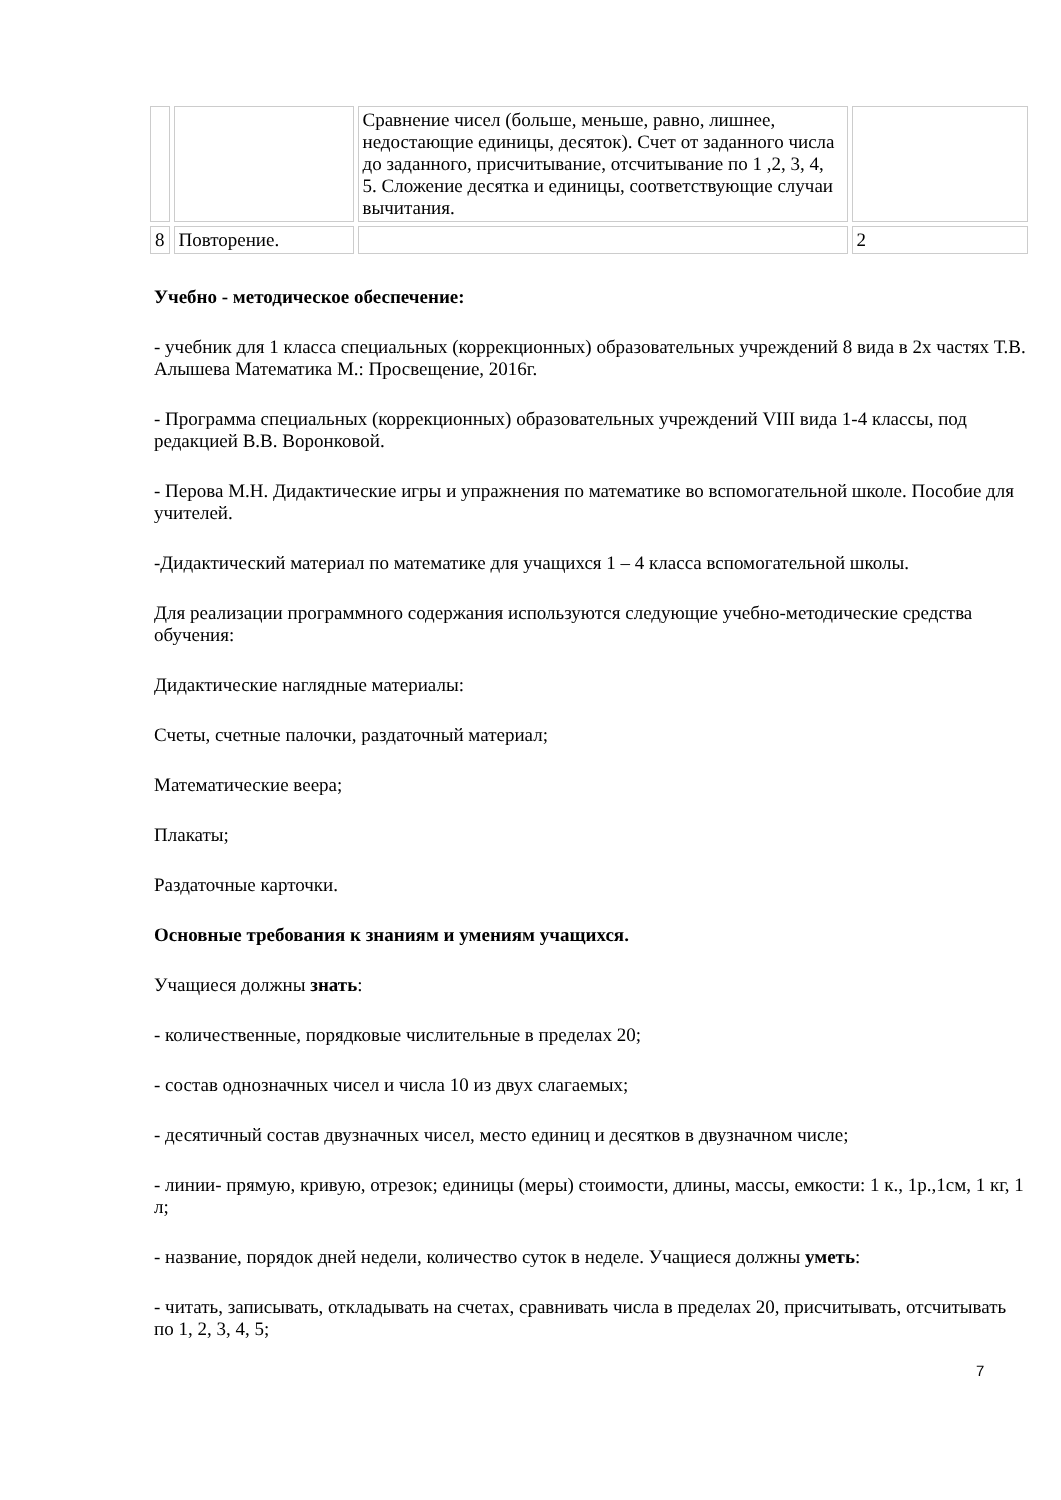| | | Сравнение чисел (больше, меньше, равно, лишнее, недостающие единицы, десяток). Счет от заданного числа до заданного, присчитывание, отсчитывание по 1 ,2, 3, 4, 5. Сложение десятка и единицы, соответствующие случаи вычитания. | |
| 8 | Повторение. | | 2 |
Учебно - методическое обеспечение:
- учебник для 1 класса специальных (коррекционных) образовательных учреждений 8 вида в 2х частях Т.В. Алышева Математика М.: Просвещение, 2016г.
- Программа специальных (коррекционных) образовательных учреждений VIII вида 1-4 классы, под редакцией В.В. Воронковой.
- Перова М.Н. Дидактические игры и упражнения по математике во вспомогательной школе. Пособие для учителей.
-Дидактический материал по математике для учащихся 1 – 4 класса вспомогательной школы.
Для реализации программного содержания используются следующие учебно-методические средства обучения:
Дидактические наглядные материалы:
Счеты, счетные палочки, раздаточный материал;
Математические веера;
Плакаты;
Раздаточные карточки.
Основные требования к знаниям и умениям учащихся.
Учащиеся должны знать:
- количественные, порядковые числительные в пределах 20;
- состав однозначных чисел и числа 10 из двух слагаемых;
- десятичный состав двузначных чисел, место единиц и десятков в двузначном числе;
- линии- прямую, кривую, отрезок; единицы (меры) стоимости, длины, массы, емкости: 1 к., 1р.,1см, 1 кг, 1 л;
- название, порядок дней недели, количество суток в неделе. Учащиеся должны уметь:
- читать, записывать, откладывать на счетах, сравнивать числа в пределах 20, присчитывать, отсчитывать по 1, 2, 3, 4, 5;
7